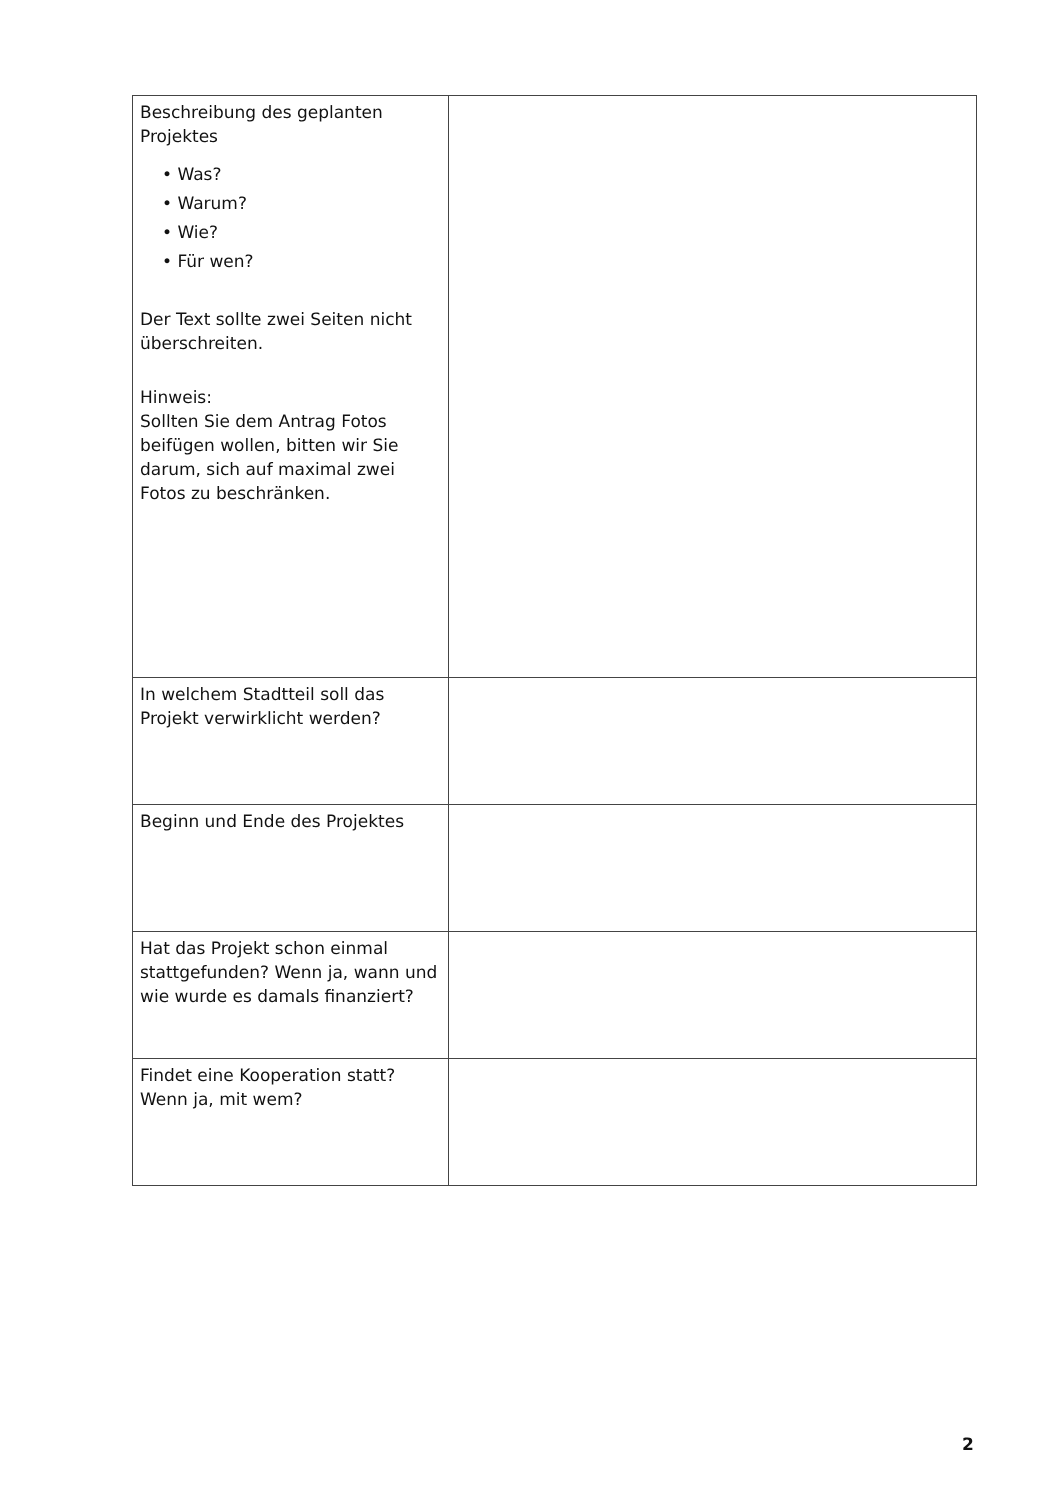| Beschreibung des geplanten Projektes • Was? • Warum? • Wie? • Für wen? Der Text sollte zwei Seiten nicht überschreiten. Hinweis: Sollten Sie dem Antrag Fotos beifügen wollen, bitten wir Sie darum, sich auf maximal zwei Fotos zu beschränken. | |
| In welchem Stadtteil soll das Projekt verwirklicht werden? | |
| Beginn und Ende des Projektes | |
| Hat das Projekt schon einmal stattgefunden? Wenn ja, wann und wie wurde es damals finanziert? | |
| Findet eine Kooperation statt? Wenn ja, mit wem? | |
2